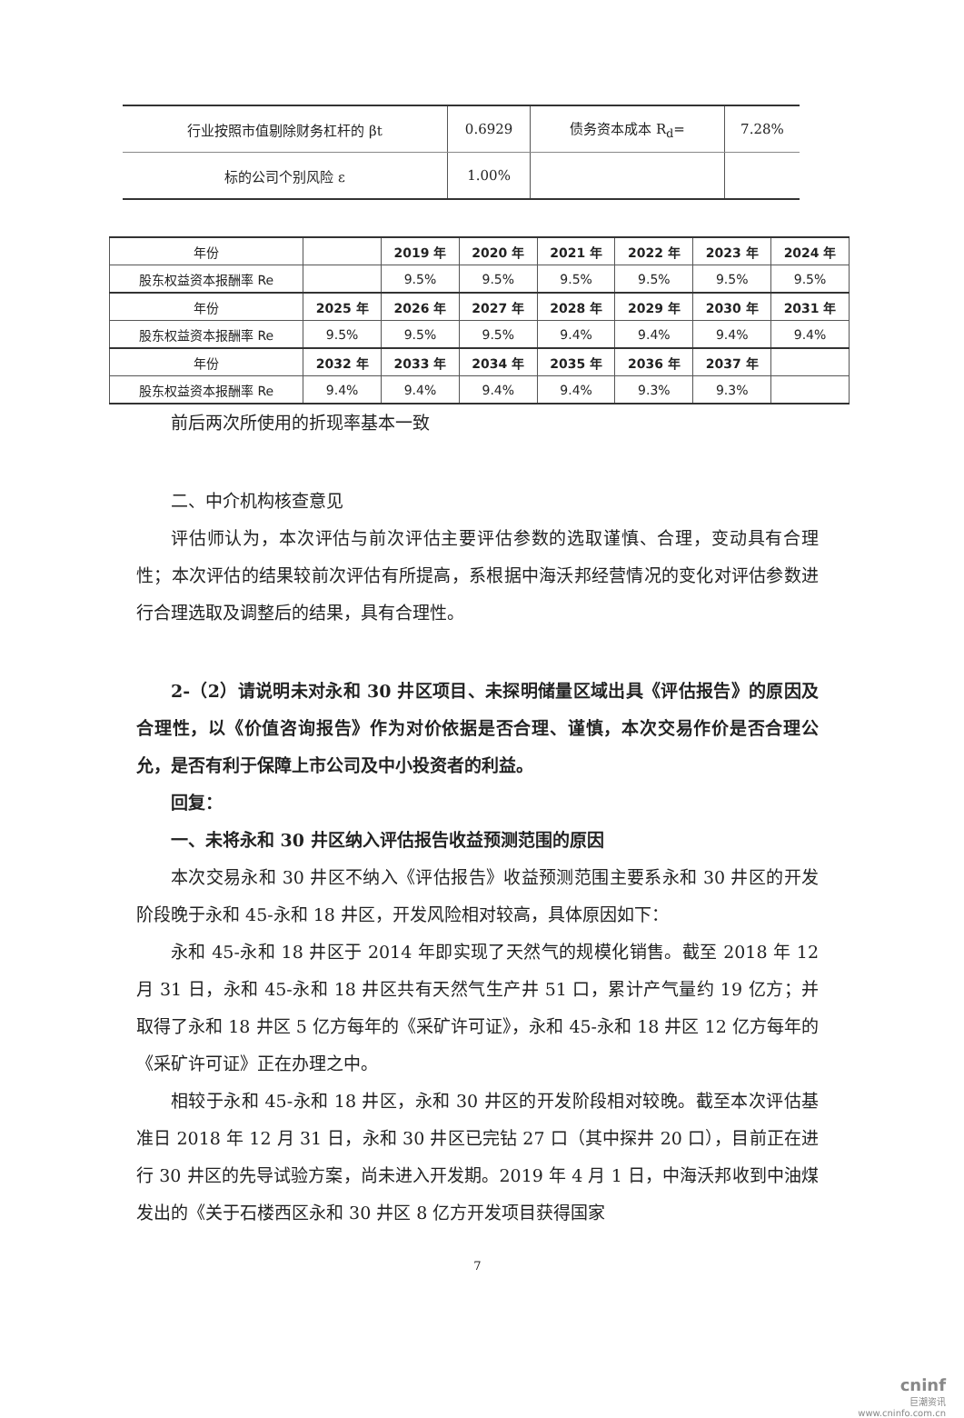| 行业按照市值剔除财务杠杆的 βt | 0.6929 | 债务资本成本 R<sub>d</sub>= | 7.28% |
| 标的公司个别风险 ε | 1.00% | | |
| 年份 | | 2019 年 | 2020 年 | 2021 年 | 2022 年 | 2023 年 | 2024 年 |
| 股东权益资本报酬率 Re | | 9.5% | 9.5% | 9.5% | 9.5% | 9.5% | 9.5% |
| 年份 | 2025 年 | 2026 年 | 2027 年 | 2028 年 | 2029 年 | 2030 年 | 2031 年 |
| 股东权益资本报酬率 Re | 9.5% | 9.5% | 9.5% | 9.4% | 9.4% | 9.4% | 9.4% |
| 年份 | 2032 年 | 2033 年 | 2034 年 | 2035 年 | 2036 年 | 2037 年 | |
| 股东权益资本报酬率 Re | 9.4% | 9.4% | 9.4% | 9.4% | 9.3% | 9.3% | |
前后两次所使用的折现率基本一致
二、中介机构核查意见
评估师认为，本次评估与前次评估主要评估参数的选取谨慎、合理，变动具有合理性；本次评估的结果较前次评估有所提高，系根据中海沃邦经营情况的变化对评估参数进行合理选取及调整后的结果，具有合理性。
2-（2）请说明未对永和 30 井区项目、未探明储量区域出具《评估报告》的原因及合理性，以《价值咨询报告》作为对价依据是否合理、谨慎，本次交易作价是否合理公允，是否有利于保障上市公司及中小投资者的利益。
回复：
一、未将永和 30 井区纳入评估报告收益预测范围的原因
本次交易永和 30 井区不纳入《评估报告》收益预测范围主要系永和 30 井区的开发阶段晚于永和 45-永和 18 井区，开发风险相对较高，具体原因如下：
永和 45-永和 18 井区于 2014 年即实现了天然气的规模化销售。截至 2018 年 12 月 31 日，永和 45-永和 18 井区共有天然气生产井 51 口，累计产气量约 19 亿方；并取得了永和 18 井区 5 亿方每年的《采矿许可证》，永和 45-永和 18 井区 12 亿方每年的《采矿许可证》正在办理之中。
相较于永和 45-永和 18 井区，永和 30 井区的开发阶段相对较晚。截至本次评估基准日 2018 年 12 月 31 日，永和 30 井区已完钻 27 口（其中探井 20 口），目前正在进行 30 井区的先导试验方案，尚未进入开发期。2019 年 4 月 1 日，中海沃邦收到中油煤发出的《关于石楼西区永和 30 井区 8 亿方开发项目获得国家
7
cninf
巨潮资讯
www.cninfo.com.cn